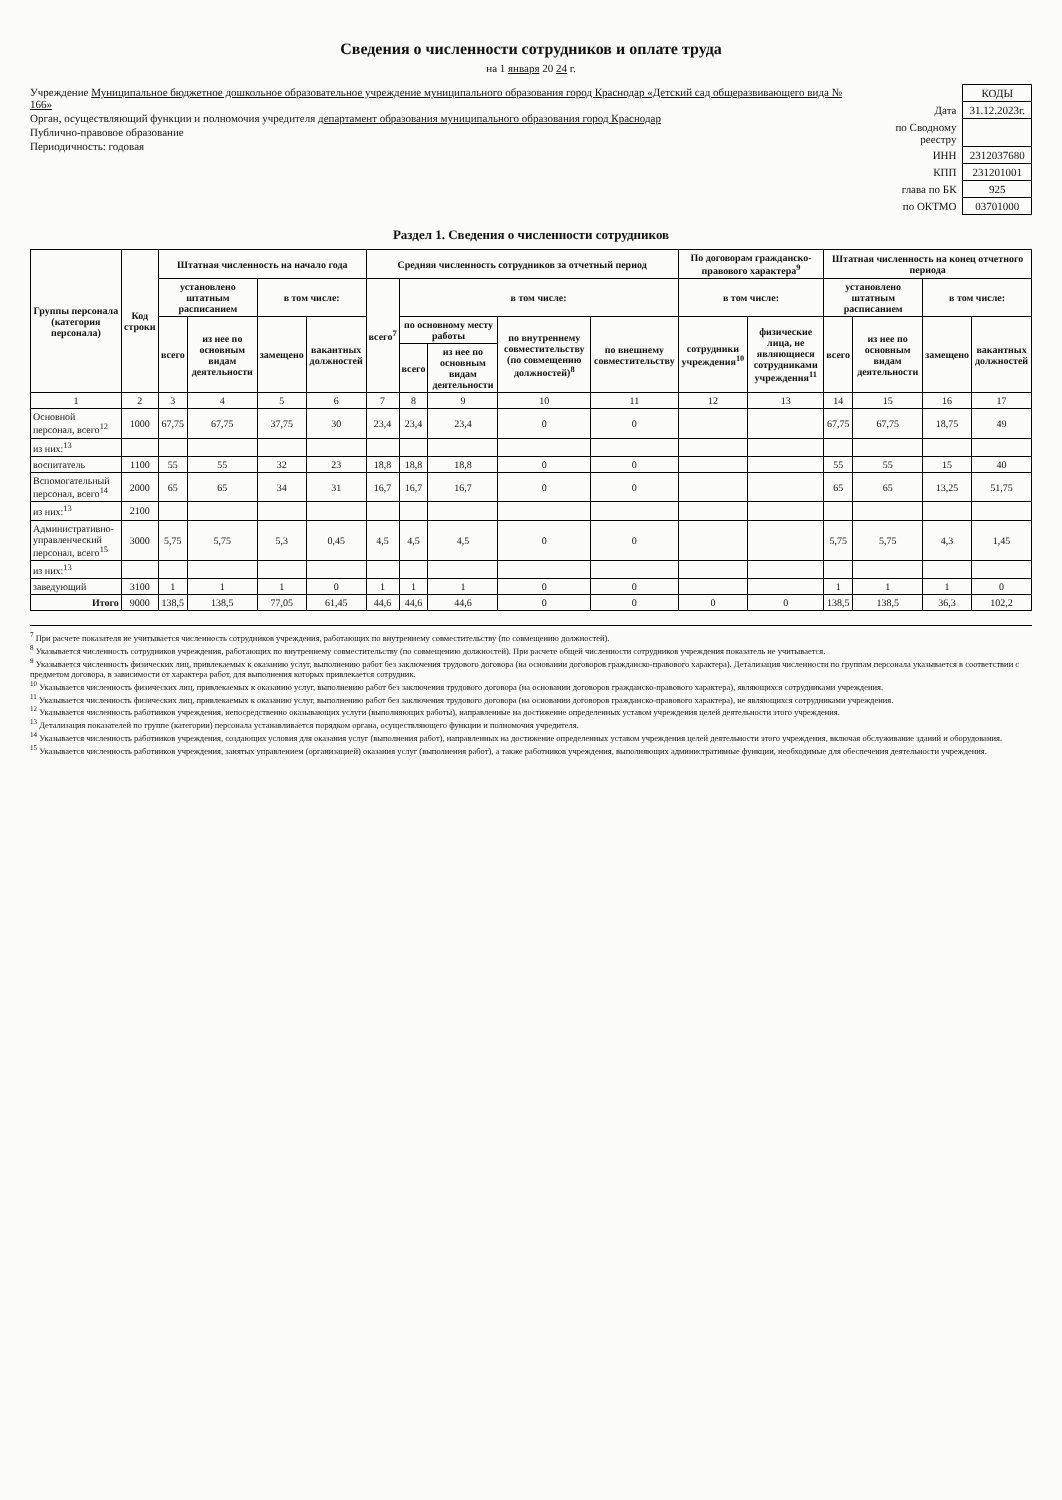Сведения о численности сотрудников и оплате труда
на 1 января 20 24 г.
Учреждение Муниципальное бюджетное дошкольное образовательное учреждение муниципального образования город Краснодар «Детский сад общеразвивающего вида № 166»
Орган, осуществляющий функции и полномочия учредителя департамент образования муниципального образования город Краснодар
Публично-правовое образование
Периодичность: годовая
| | КОДЫ |
| Дата | 31.12.2023г. |
| по Сводному реестру | |
| ИНН | 2312037680 |
| КПП | 231201001 |
| глава по БК | 925 |
| по ОКТМО | 03701000 |
Раздел 1. Сведения о численности сотрудников
| Группы персонала (категория персонала) | Код строки | Штатная численность на начало года | | | | Средняя численность сотрудников за отчетный период | | | | | По договорам гражданско-правового характера<sup>9</sup> | | Штатная численность на конец отчетного периода | | | |
| --- | --- | --- | --- | --- | --- | --- | --- | --- | --- | --- | --- | --- | --- | --- | --- | --- |
| | | установлено штатным расписанием | | в том числе: | | всего<sup>7</sup> | в том числе: | | | | в том числе: | | установлено штатным расписанием | | в том числе: | |
| | | всего | из нее по основным видам деятельности | замещено | вакантных должностей | | по основному месту работы | | по внутреннему совместительству (по совмещению должностей)<sup>8</sup> | по внешнему совместительству | сотрудники учреждения<sup>10</sup> | физические лица, не являющиеся сотрудниками учреждения<sup>11</sup> | всего | из нее по основным видам деятельности | замещено | вакантных должностей |
| | | | | | | | всего | из нее по основным видам деятельности | | | | | | | | |
| 1 | 2 | 3 | 4 | 5 | 6 | 7 | 8 | 9 | 10 | 11 | 12 | 13 | 14 | 15 | 16 | 17 |
| Основной персонал, всего<sup>12</sup> | 1000 | 67,75 | 67,75 | 37,75 | 30 | 23,4 | 23,4 | 23,4 | 0 | 0 | | | 67,75 | 67,75 | 18,75 | 49 |
| из них:<sup>13</sup> | | | | | | | | | | | | | | | | |
| воспитатель | 1100 | 55 | 55 | 32 | 23 | 18,8 | 18,8 | 18,8 | 0 | 0 | | | 55 | 55 | 15 | 40 |
| Вспомогательный персонал, всего<sup>14</sup> | 2000 | 65 | 65 | 34 | 31 | 16,7 | 16,7 | 16,7 | 0 | 0 | | | 65 | 65 | 13,25 | 51,75 |
| из них:<sup>13</sup> | 2100 | | | | | | | | | | | | | | | |
| Административно-управленческий персонал, всего<sup>15</sup> | 3000 | 5,75 | 5,75 | 5,3 | 0,45 | 4,5 | 4,5 | 4,5 | 0 | 0 | | | 5,75 | 5,75 | 4,3 | 1,45 |
| из них:<sup>13</sup> | | | | | | | | | | | | | | | | |
| заведующий | 3100 | 1 | 1 | 1 | 0 | 1 | 1 | 1 | 0 | 0 | | | 1 | 1 | 1 | 0 |
| Итого | 9000 | 138,5 | 138,5 | 77,05 | 61,45 | 44,6 | 44,6 | 44,6 | 0 | 0 | 0 | 0 | 138,5 | 138,5 | 36,3 | 102,2 |
<sup>7</sup> При расчете показателя не учитывается численность сотрудников учреждения, работающих по внутреннему совместительству (по совмещению должностей).
<sup>8</sup> Указывается численность сотрудников учреждения, работающих по внутреннему совместительству (по совмещению должностей). При расчете общей численности сотрудников учреждения показатель не учитывается.
<sup>9</sup> Указывается численность физических лиц, привлекаемых к оказанию услуг, выполнению работ без заключения трудового договора (на основании договоров гражданско-правового характера). Детализация численности по группам персонала указывается в соответствии с предметом договора, в зависимости от характера работ, для выполнения которых привлекается сотрудник.
<sup>10</sup> Указывается численность физических лиц, привлекаемых к оказанию услуг, выполнению работ без заключения трудового договора (на основании договоров гражданско-правового характера), являющихся сотрудниками учреждения.
<sup>11</sup> Указывается численность физических лиц, привлекаемых к оказанию услуг, выполнению работ без заключения трудового договора (на основании договоров гражданско-правового характера), не являющихся сотрудниками учреждения.
<sup>12</sup> Указывается численность работников учреждения, непосредственно оказывающих услуги (выполняющих работы), направленные на достижение определенных уставом учреждения целей деятельности этого учреждения.
<sup>13</sup> Детализация показателей по группе (категории) персонала устанавливается порядком органа, осуществляющего функции и полномочия учредителя.
<sup>14</sup> Указывается численность работников учреждения, создающих условия для оказания услуг (выполнения работ), направленных на достижение определенных уставом учреждения целей деятельности этого учреждения, включая обслуживание зданий и оборудования.
<sup>15</sup> Указывается численность работников учреждения, занятых управлением (организацией) оказания услуг (выполнения работ), а также работников учреждения, выполняющих административные функции, необходимые для обеспечения деятельности учреждения.